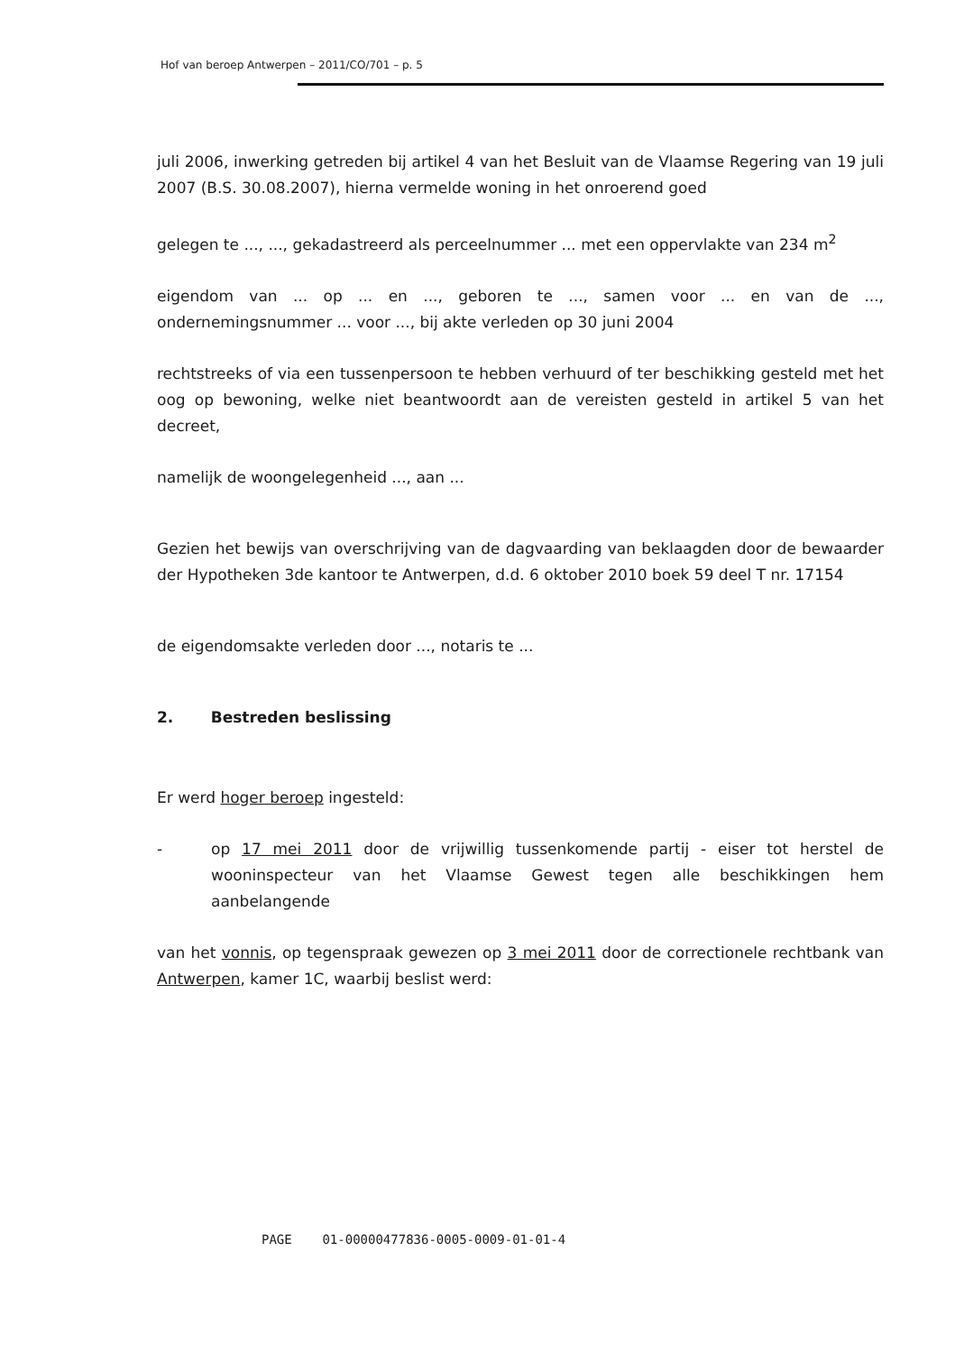Hof van beroep Antwerpen – 2011/CO/701 – p. 5
juli 2006, inwerking getreden bij artikel 4 van het Besluit van de Vlaamse Regering van 19 juli 2007 (B.S. 30.08.2007), hierna vermelde woning in het onroerend goed
gelegen te ..., ..., gekadastreerd als perceelnummer ... met een oppervlakte van 234 m<sup>2</sup>
eigendom van ... op ... en ..., geboren te ..., samen voor ... en van de ..., ondernemingsnummer ... voor ..., bij akte verleden op 30 juni 2004
rechtstreeks of via een tussenpersoon te hebben verhuurd of ter beschikking gesteld met het oog op bewoning, welke niet beantwoordt aan de vereisten gesteld in artikel 5 van het decreet,
namelijk de woongelegenheid ..., aan ...
Gezien het bewijs van overschrijving van de dagvaarding van beklaagden door de bewaarder der Hypotheken 3de kantoor te Antwerpen, d.d. 6 oktober 2010 boek 59 deel T nr. 17154
de eigendomsakte verleden door ..., notaris te ...
2. Bestreden beslissing
Er werd hoger beroep ingesteld:
- op 17 mei 2011 door de vrijwillig tussenkomende partij - eiser tot herstel de wooninspecteur van het Vlaamse Gewest tegen alle beschikkingen hem aanbelangende
van het vonnis, op tegenspraak gewezen op 3 mei 2011 door de correctionele rechtbank van Antwerpen, kamer 1C, waarbij beslist werd:
PAGE 01-00000477836-0005-0009-01-01-4